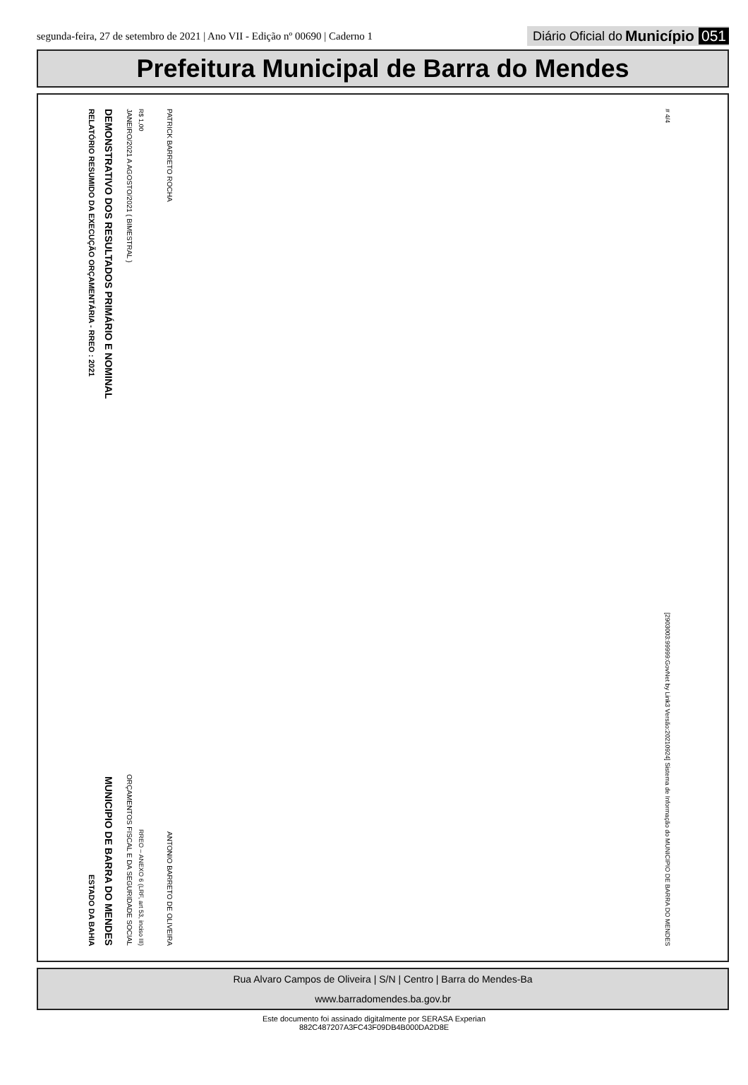segunda-feira, 27 de setembro de 2021 | Ano VII - Edição nº 00690 | Caderno 1
Diário Oficial do Município 051
Prefeitura Municipal de Barra do Mendes
RELATÓRIO RESUMIDO DA EXECUÇÃO ORÇAMENTÁRIA - RREO : 2021 ESTADO DA BAHIA
DEMONSTRATIVO DOS RESULTADOS PRIMÁRIO E NOMINAL MUNICIPIO DE BARRA DO MENDES
JANEIRO/2021 A AGOSTO/2021 ( BIMESTRAL ) ORÇAMENTOS FISCAL E DA SEGURIDADE SOCIAL
R$ 1,00 RREO – ANEXO 6 (LRF, art 53, inciso III)
PATRICK BARRETO ROCHA ANTONIO BARRETO DE OLIVEIRA
# 4/4 [2903003:99999:GovNet by Link3 Versão:20210924] Sistema de Informação do MUNICIPIO DE BARRA DO MENDES
Rua Alvaro Campos de Oliveira | S/N | Centro | Barra do Mendes-Ba
www.barradomendes.ba.gov.br
Este documento foi assinado digitalmente por SERASA Experian
882C487207A3FC43F09DB4B000DA2D8E